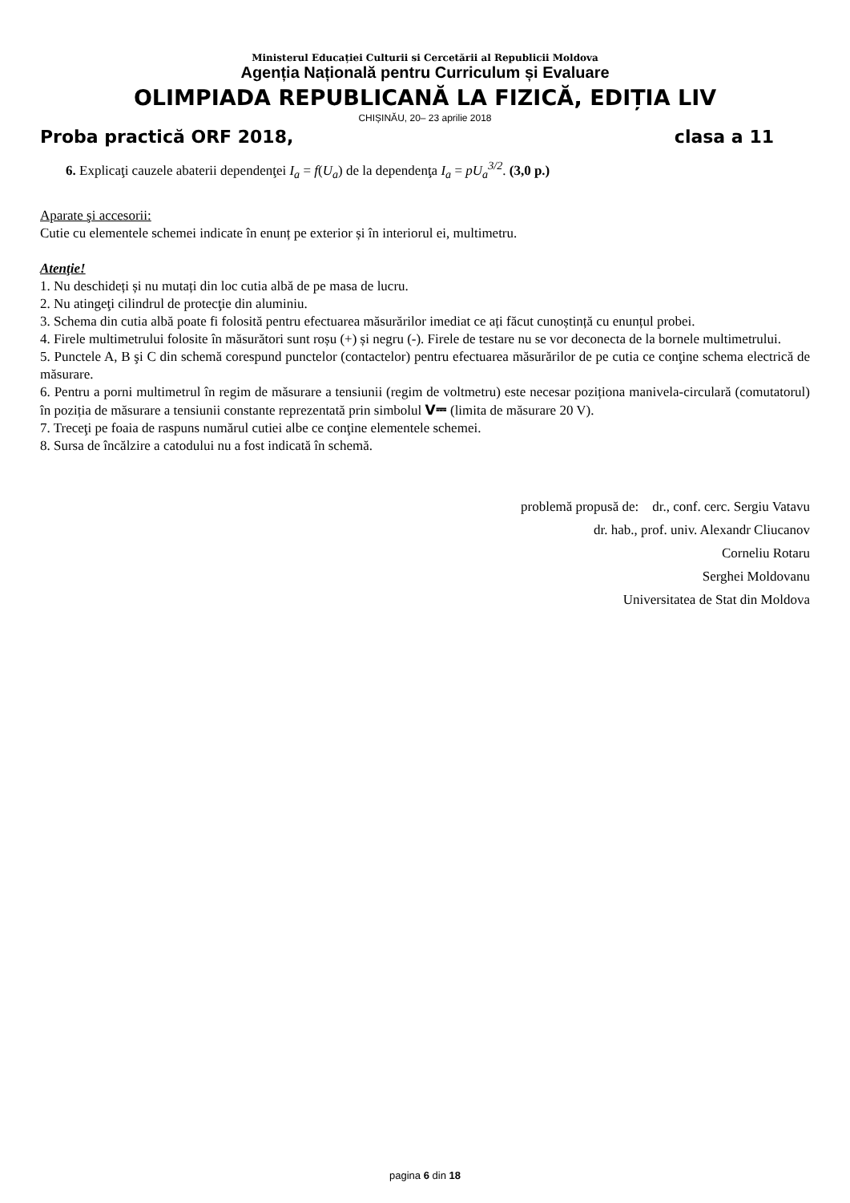Ministerul Educației Culturii si Cercetării al Republicii Moldova
Agenția Națională pentru Curriculum și Evaluare
OLIMPIADA REPUBLICANĂ LA FIZICĂ, EDIȚIA LIV
CHIȘINĂU, 20– 23 aprilie 2018
Proba practică ORF 2018, clasa a 11
6. Explicaţi cauzele abaterii dependenţei I<sub>a</sub> = f(U<sub>a</sub>) de la dependenţa I<sub>a</sub> = pU<sub>a</sub><sup>3/2</sup>. (3,0 p.)
Aparate şi accesorii:
Cutie cu elementele schemei indicate în enunț pe exterior și în interiorul ei, multimetru.
Atenţie!
1. Nu deschideți și nu mutați din loc cutia albă de pe masa de lucru.
2. Nu atingeţi cilindrul de protecţie din aluminiu.
3. Schema din cutia albă poate fi folosită pentru efectuarea măsurărilor imediat ce ați făcut cunoștință cu enunțul probei.
4. Firele multimetrului folosite în măsurători sunt roșu (+) și negru (-). Firele de testare nu se vor deconecta de la bornele multimetrului.
5. Punctele A, B şi C din schemă corespund punctelor (contactelor) pentru efectuarea măsurărilor de pe cutia ce conţine schema electrică de măsurare.
6. Pentru a porni multimetrul în regim de măsurare a tensiunii (regim de voltmetru) este necesar poziționa manivela-circulară (comutatorul) în poziția de măsurare a tensiunii constante reprezentată prin simbolul V⎓ (limita de măsurare 20 V).
7. Treceţi pe foaia de raspuns numărul cutiei albe ce conţine elementele schemei.
8. Sursa de încălzire a catodului nu a fost indicată în schemă.
problemă propusă de: dr., conf. cerc. Sergiu Vatavu
dr. hab., prof. univ. Alexandr Cliucanov
Corneliu Rotaru
Serghei Moldovanu
Universitatea de Stat din Moldova
pagina 6 din 18